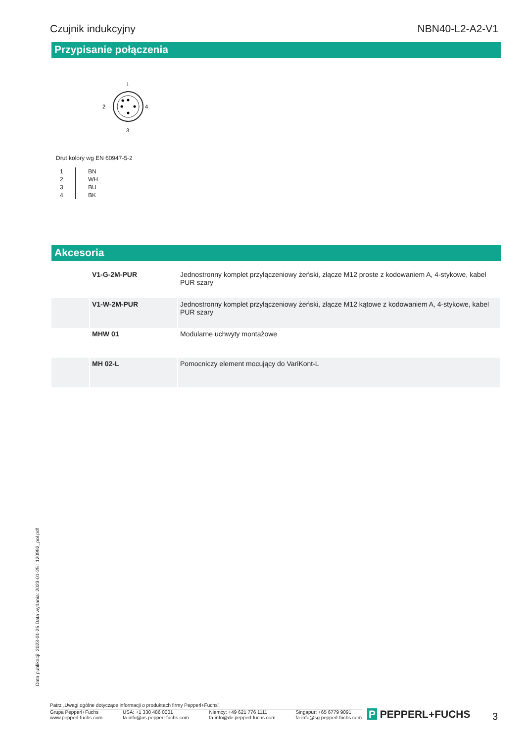Czujnik indukcyjny NBN40-L2-A2-V1
Przypisanie połączenia
1
2
4
3
Drut kolory wg EN 60947-5-2
| 1 | BN |
| 2 | WH |
| 3 | BU |
| 4 | BK |
Akcesoria
| | V1-G-2M-PUR | Jednostronny komplet przyłączeniowy żeński, złącze M12 proste z kodowaniem A, 4-stykowe, kabel PUR szary |
| | V1-W-2M-PUR | Jednostronny komplet przyłączeniowy żeński, złącze M12 kątowe z kodowaniem A, 4-stykowe, kabel PUR szary |
| | MHW 01 | Modularne uchwyty montażowe |
| | MH 02-L | Pomocniczy element mocujący do VariKont-L |
Data publikacji: 2023-01-25 Data wydania: 2023-01-25 : 120992_pol.pdf
Patrz „Uwagi ogólne dotyczące informacji o produktach firmy Pepperl+Fuchs”.
Grupa Pepperl+Fuchs
www.pepperl-fuchs.com
USA: +1 330 486 0001
fa-info@us.pepperl-fuchs.com
Niemcy: +49 621 776 1111
fa-info@de.pepperl-fuchs.com
Singapur: +65 6779 9091
fa-info@sg.pepperl-fuchs.com
P PEPPERL+FUCHS 3